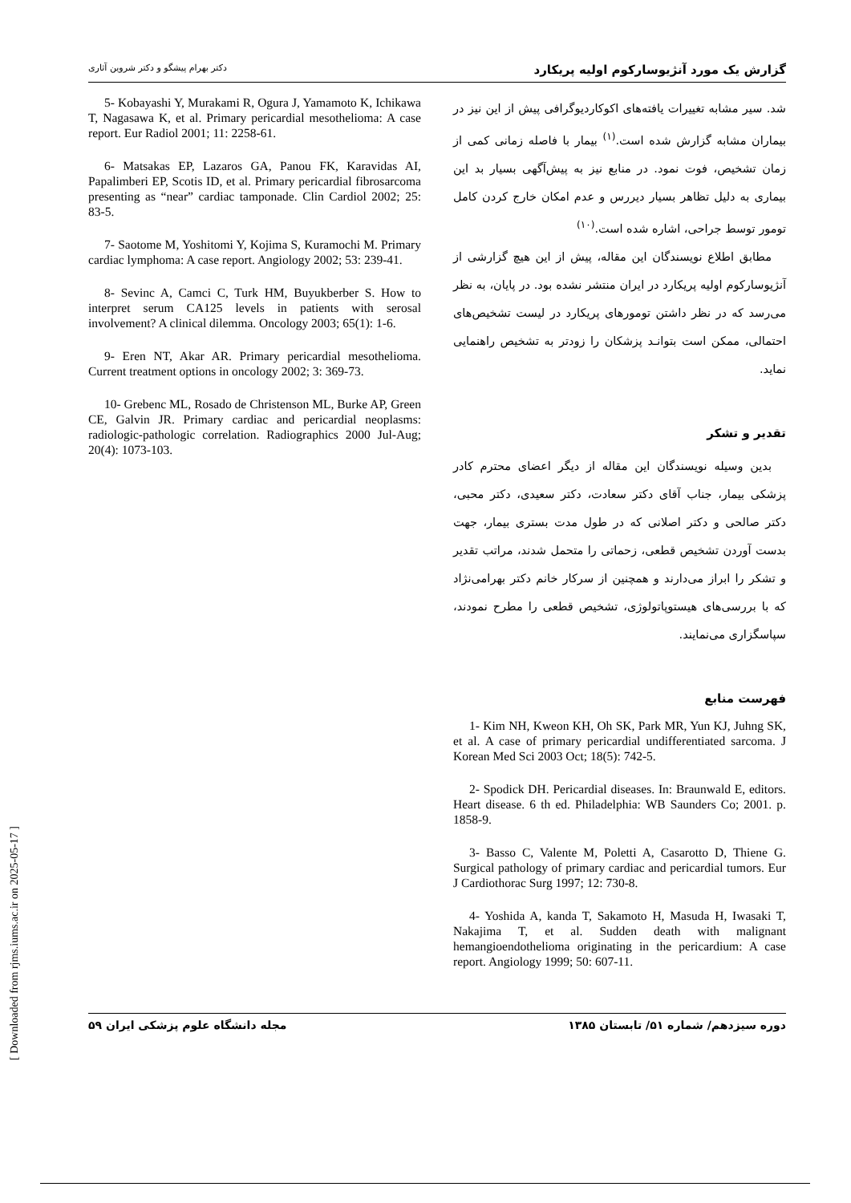گزارش یک مورد آنژیوسارکوم اولیه پریکارد دکتر بهرام پیشگو و دکتر شروین آثاری
شد. سیر مشابه تغییرات یافته‌های اکوکاردیوگرافی پیش از این نیز در بیماران مشابه گزارش شده است.<sup>(۱)</sup> بیمار با فاصله زمانی کمی از زمان تشخیص، فوت نمود. در منابع نیز به پیش‌آگهی بسیار بد این بیماری به دلیل تظاهر بسیار دیررس و عدم امکان خارج کردن کامل تومور توسط جراحی، اشاره شده است.<sup>(۱۰)</sup>
مطابق اطلاع نویسندگان این مقاله، پیش از این هیچ گزارشی از آنژیوسارکوم اولیه پریکارد در ایران منتشر نشده بود. در پایان، به نظر می‌رسد که در نظر داشتن تومورهای پریکارد در لیست تشخیص‌های احتمالی، ممکن است بتوانـد پزشکان را زودتر به تشخیص راهنمایی نماید.
تقدیر و تشکر
بدین وسیله نویسندگان این مقاله از دیگر اعضای محترم کادر پزشکی بیمار، جناب آقای دکتر سعادت، دکتر سعیدی، دکتر محبی، دکتر صالحی و دکتر اصلانی که در طول مدت بستری بیمار، جهت بدست آوردن تشخیص قطعی، زحماتی را متحمل شدند، مراتب تقدیر و تشکر را ابراز می‌دارند و همچنین از سرکار خانم دکتر بهرامی‌نژاد که با بررسی‌های هیستوپاتولوژی، تشخیص قطعی را مطرح نمودند، سپاسگزاری می‌نمایند.
فهرست منابع
1- Kim NH, Kweon KH, Oh SK, Park MR, Yun KJ, Juhng SK, et al. A case of primary pericardial undifferentiated sarcoma. J Korean Med Sci 2003 Oct; 18(5): 742-5.
2- Spodick DH. Pericardial diseases. In: Braunwald E, editors. Heart disease. 6 th ed. Philadelphia: WB Saunders Co; 2001. p. 1858-9.
3- Basso C, Valente M, Poletti A, Casarotto D, Thiene G. Surgical pathology of primary cardiac and pericardial tumors. Eur J Cardiothorac Surg 1997; 12: 730-8.
4- Yoshida A, kanda T, Sakamoto H, Masuda H, Iwasaki T, Nakajima T, et al. Sudden death with malignant hemangioendothelioma originating in the pericardium: A case report. Angiology 1999; 50: 607-11.
5- Kobayashi Y, Murakami R, Ogura J, Yamamoto K, Ichikawa T, Nagasawa K, et al. Primary pericardial mesothelioma: A case report. Eur Radiol 2001; 11: 2258-61.
6- Matsakas EP, Lazaros GA, Panou FK, Karavidas AI, Papalimberi EP, Scotis ID, et al. Primary pericardial fibrosarcoma presenting as “near” cardiac tamponade. Clin Cardiol 2002; 25: 83-5.
7- Saotome M, Yoshitomi Y, Kojima S, Kuramochi M. Primary cardiac lymphoma: A case report. Angiology 2002; 53: 239-41.
8- Sevinc A, Camci C, Turk HM, Buyukberber S. How to interpret serum CA125 levels in patients with serosal involvement? A clinical dilemma. Oncology 2003; 65(1): 1-6.
9- Eren NT, Akar AR. Primary pericardial mesothelioma. Current treatment options in oncology 2002; 3: 369-73.
10- Grebenc ML, Rosado de Christenson ML, Burke AP, Green CE, Galvin JR. Primary cardiac and pericardial neoplasms: radiologic-pathologic correlation. Radiographics 2000 Jul-Aug; 20(4): 1073-103.
دوره سیزدهم/ شماره ۵۱/ تابستان ۱۳۸۵ مجله دانشگاه علوم پزشکی ایران ۵۹
[ Downloaded from rjms.iums.ac.ir on 2025-05-17 ]